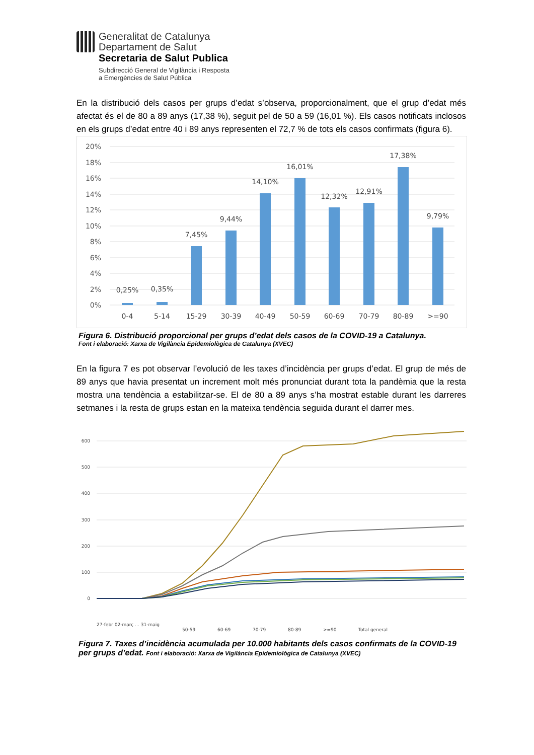Generalitat de Catalunya
Departament de Salut
Secretaria de Salut Publica
Subdirecció General de Vigilància i Resposta
a Emergències de Salut Pública
En la distribució dels casos per grups d’edat s’observa, proporcionalment, que el grup d’edat més afectat és el de 80 a 89 anys (17,38 %), seguit pel de 50 a 59 (16,01 %). Els casos notificats inclosos en els grups d’edat entre 40 i 89 anys representen el 72,7 % de tots els casos confirmats (figura 6).
20%
18%
16%
14%
12%
10%
8%
6%
4%
2%
0%
0,25%
0,35%
7,45%
9,44%
14,10%
16,01%
12,32%
12,91%
17,38%
9,79%
0-4
5-14
15-29
30-39
40-49
50-59
60-69
70-79
80-89
>=90
Figura 6. Distribució proporcional per grups d’edat dels casos de la COVID-19 a Catalunya.
Font i elaboració: Xarxa de Vigilància Epidemiològica de Catalunya (XVEC)
En la figura 7 es pot observar l’evolució de les taxes d’incidència per grups d’edat. El grup de més de 89 anys que havia presentat un increment molt més pronunciat durant tota la pandèmia que la resta mostra una tendència a estabilitzar-se. El de 80 a 89 anys s’ha mostrat estable durant les darreres setmanes i la resta de grups estan en la mateixa tendència seguida durant el darrer mes.
600
500
400
300
200
100
0
27-febr 02-març … 31-maig
50-59
60-69
70-79
80-89
>=90
Total general
Figura 7. Taxes d’incidència acumulada per 10.000 habitants dels casos confirmats de la COVID-19 per grups d’edat. Font i elaboració: Xarxa de Vigilància Epidemiològica de Catalunya (XVEC)